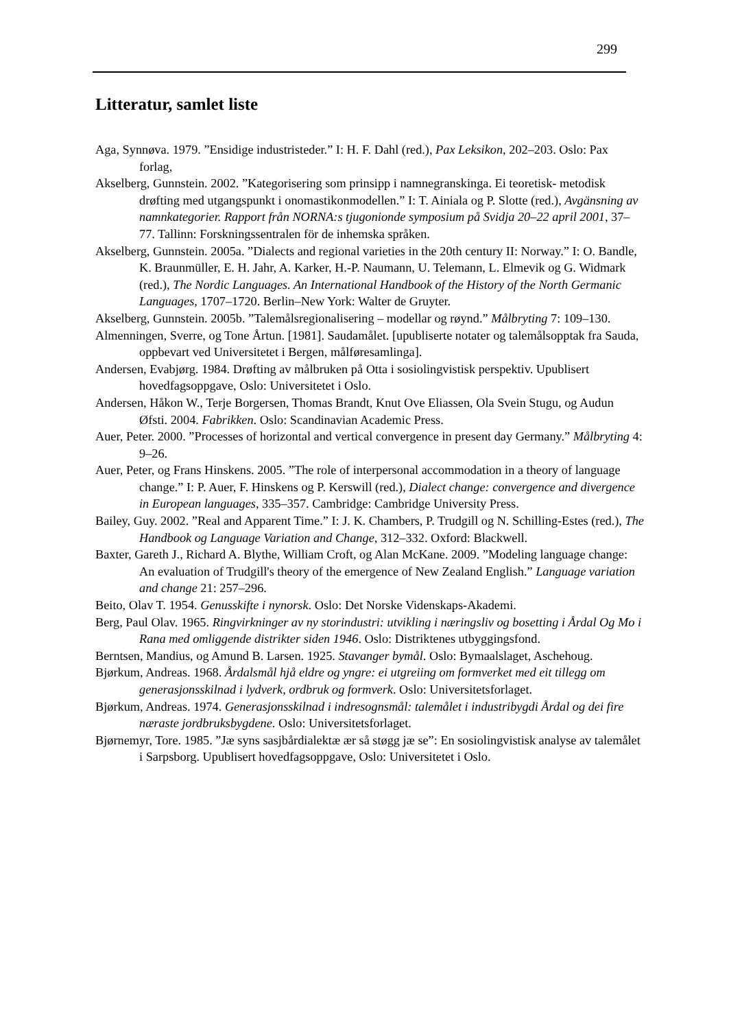299
Litteratur, samlet liste
Aga, Synnøva. 1979. ”Ensidige industristeder.” I: H. F. Dahl (red.), Pax Leksikon, 202–203. Oslo: Pax forlag,
Akselberg, Gunnstein. 2002. ”Kategorisering som prinsipp i namnegranskinga. Ei teoretisk- metodisk drøfting med utgangspunkt i onomastikonmodellen.” I: T. Ainiala og P. Slotte (red.), Avgänsning av namnkategorier. Rapport från NORNA:s tjugonionde symposium på Svidja 20–22 april 2001, 37–77. Tallinn: Forskningssentralen för de inhemska språken.
Akselberg, Gunnstein. 2005a. ”Dialects and regional varieties in the 20th century II: Norway.” I: O. Bandle, K. Braunmüller, E. H. Jahr, A. Karker, H.-P. Naumann, U. Telemann, L. Elmevik og G. Widmark (red.), The Nordic Languages. An International Handbook of the History of the North Germanic Languages, 1707–1720. Berlin–New York: Walter de Gruyter.
Akselberg, Gunnstein. 2005b. ”Talemålsregionalisering – modellar og røynd.” Målbryting 7: 109–130.
Almenningen, Sverre, og Tone Årtun. [1981]. Saudamålet. [upubliserte notater og talemålsopptak fra Sauda, oppbevart ved Universitetet i Bergen, målføresamlinga].
Andersen, Evabjørg. 1984. Drøfting av målbruken på Otta i sosiolingvistisk perspektiv. Upublisert hovedfagsoppgave, Oslo: Universitetet i Oslo.
Andersen, Håkon W., Terje Borgersen, Thomas Brandt, Knut Ove Eliassen, Ola Svein Stugu, og Audun Øfsti. 2004. Fabrikken. Oslo: Scandinavian Academic Press.
Auer, Peter. 2000. ”Processes of horizontal and vertical convergence in present day Germany.” Målbryting 4: 9–26.
Auer, Peter, og Frans Hinskens. 2005. ”The role of interpersonal accommodation in a theory of language change.” I: P. Auer, F. Hinskens og P. Kerswill (red.), Dialect change: convergence and divergence in European languages, 335–357. Cambridge: Cambridge University Press.
Bailey, Guy. 2002. ”Real and Apparent Time.” I: J. K. Chambers, P. Trudgill og N. Schilling-Estes (red.), The Handbook og Language Variation and Change, 312–332. Oxford: Blackwell.
Baxter, Gareth J., Richard A. Blythe, William Croft, og Alan McKane. 2009. ”Modeling language change: An evaluation of Trudgill's theory of the emergence of New Zealand English.” Language variation and change 21: 257–296.
Beito, Olav T. 1954. Genusskifte i nynorsk. Oslo: Det Norske Videnskaps-Akademi.
Berg, Paul Olav. 1965. Ringvirkninger av ny storindustri: utvikling i næringsliv og bosetting i Årdal Og Mo i Rana med omliggende distrikter siden 1946. Oslo: Distriktenes utbyggingsfond.
Berntsen, Mandius, og Amund B. Larsen. 1925. Stavanger bymål. Oslo: Bymaalslaget, Aschehoug.
Bjørkum, Andreas. 1968. Årdalsmål hjå eldre og yngre: ei utgreiing om formverket med eit tillegg om generasjonsskilnad i lydverk, ordbruk og formverk. Oslo: Universitetsforlaget.
Bjørkum, Andreas. 1974. Generasjonsskilnad i indresognsmål: talemålet i industribygdi Årdal og dei fire næraste jordbruksbygdene. Oslo: Universitetsforlaget.
Bjørnemyr, Tore. 1985. ”Jæ syns sasjbårdialektæ ær så støgg jæ se”: En sosiolingvistisk analyse av talemålet i Sarpsborg. Upublisert hovedfagsoppgave, Oslo: Universitetet i Oslo.